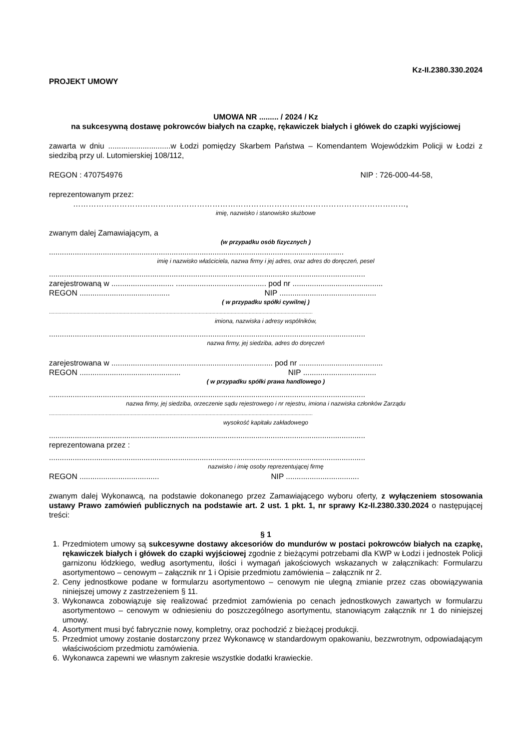Kz-II.2380.330.2024
PROJEKT UMOWY
UMOWA NR ......... / 2024 / Kz
na sukcesywną dostawę pokrowców białych na czapkę, rękawiczek białych i główek do czapki wyjściowej
zawarta w dniu .............................w Łodzi pomiędzy Skarbem Państwa – Komendantem Wojewódzkim Policji w Łodzi z siedzibą przy ul. Lutomierskiej 108/112,
REGON : 470754976 NIP : 726-000-44-58,
reprezentowanym przez:
…………………………………………………………………………………………………………………,
imię, nazwisko i stanowisko służbowe
zwanym dalej Zamawiającym, a
(w przypadku osób fizycznych )
.........................................................................................................................................
imię i nazwisko właściciela, nazwa firmy i jej adres, oraz adres do doręczeń, pesel
...................................................................................................................................................
zarejestrowaną w ............................. .......................................... pod nr ..........................................
REGON .......................................... NIP .............................................
( w przypadku spółki cywilnej )
..............................................................................................................................................................................................
imiona, nazwiska i adresy wspólników,
...................................................................................................................................................
nazwa firmy, jej siedziba, adres do doręczeń
zarejestrowana w ........................................................................... pod nr .......................................
REGON ............................................... NIP ..................................
( w przypadku spółki prawa handlowego )
...................................................................................................................................................
nazwa firmy, jej siedziba, orzeczenie sądu rejestrowego i nr rejestru, imiona i nazwiska członków Zarządu
..............................................................................................................................................................................................
wysokość kapitału zakładowego
...................................................................................................................................................
reprezentowana przez :
...................................................................................................................................................
nazwisko i imię osoby reprezentującej firmę
REGON ..................................... NIP ..................................
zwanym dalej Wykonawcą, na podstawie dokonanego przez Zamawiającego wyboru oferty, z wyłączeniem stosowania ustawy Prawo zamówień publicznych na podstawie art. 2 ust. 1 pkt. 1, nr sprawy Kz-II.2380.330.2024 o następującej treści:
§ 1
1. Przedmiotem umowy są sukcesywne dostawy akcesoriów do mundurów w postaci pokrowców białych na czapkę, rękawiczek białych i główek do czapki wyjściowej zgodnie z bieżącymi potrzebami dla KWP w Łodzi i jednostek Policji garnizonu łódzkiego, według asortymentu, ilości i wymagań jakościowych wskazanych w załącznikach: Formularzu asortymentowo – cenowym – załącznik nr 1 i Opisie przedmiotu zamówienia – załącznik nr 2.
2. Ceny jednostkowe podane w formularzu asortymentowo – cenowym nie ulegną zmianie przez czas obowiązywania niniejszej umowy z zastrzeżeniem § 11.
3. Wykonawca zobowiązuje się realizować przedmiot zamówienia po cenach jednostkowych zawartych w formularzu asortymentowo – cenowym w odniesieniu do poszczególnego asortymentu, stanowiącym załącznik nr 1 do niniejszej umowy.
4. Asortyment musi być fabrycznie nowy, kompletny, oraz pochodzić z bieżącej produkcji.
5. Przedmiot umowy zostanie dostarczony przez Wykonawcę w standardowym opakowaniu, bezzwrotnym, odpowiadającym właściwościom przedmiotu zamówienia.
6. Wykonawca zapewni we własnym zakresie wszystkie dodatki krawieckie.